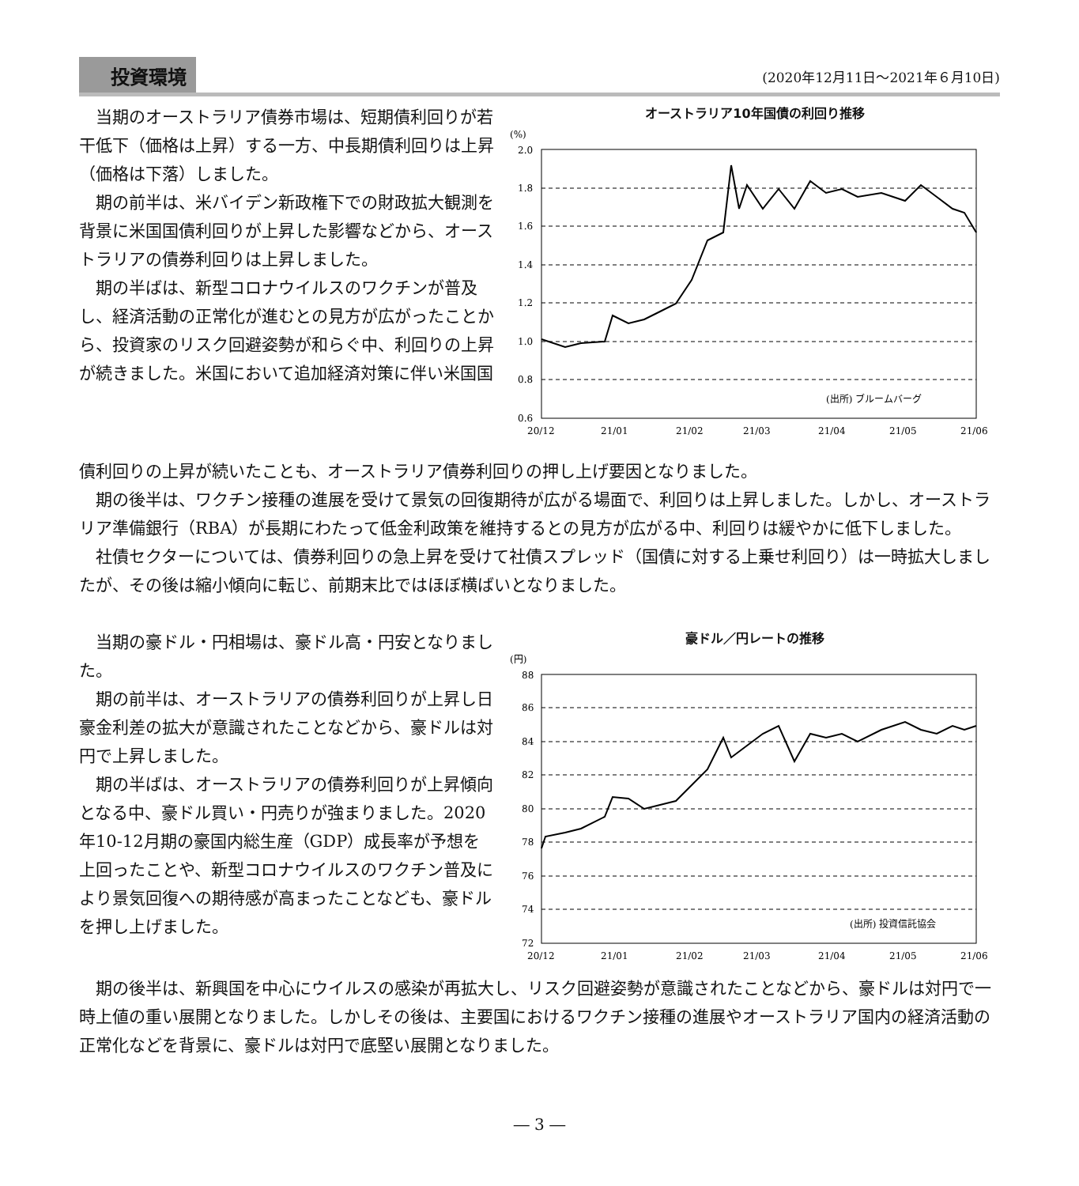投資環境 (2020年12月11日～2021年６月10日)
当期のオーストラリア債券市場は、短期債利回りが若干低下（価格は上昇）する一方、中長期債利回りは上昇（価格は下落）しました。
期の前半は、米バイデン新政権下での財政拡大観測を背景に米国国債利回りが上昇した影響などから、オーストラリアの債券利回りは上昇しました。
期の半ばは、新型コロナウイルスのワクチンが普及し、経済活動の正常化が進むとの見方が広がったことから、投資家のリスク回避姿勢が和らぐ中、利回りの上昇が続きました。米国において追加経済対策に伴い米国国
オーストラリア10年国債の利回り推移
(%)
2.0
1.8
1.6
1.4
1.2
1.0
0.8
0.6
20/12
21/01
21/02
21/03
21/04
21/05
21/06
(出所) ブルームバーグ
債利回りの上昇が続いたことも、オーストラリア債券利回りの押し上げ要因となりました。
期の後半は、ワクチン接種の進展を受けて景気の回復期待が広がる場面で、利回りは上昇しました。しかし、オーストラリア準備銀行（RBA）が長期にわたって低金利政策を維持するとの見方が広がる中、利回りは緩やかに低下しました。
社債セクターについては、債券利回りの急上昇を受けて社債スプレッド（国債に対する上乗せ利回り）は一時拡大しましたが、その後は縮小傾向に転じ、前期末比ではほぼ横ばいとなりました。
当期の豪ドル・円相場は、豪ドル高・円安となりました。
期の前半は、オーストラリアの債券利回りが上昇し日豪金利差の拡大が意識されたことなどから、豪ドルは対円で上昇しました。
期の半ばは、オーストラリアの債券利回りが上昇傾向となる中、豪ドル買い・円売りが強まりました。2020年10-12月期の豪国内総生産（GDP）成長率が予想を上回ったことや、新型コロナウイルスのワクチン普及により景気回復への期待感が高まったことなども、豪ドルを押し上げました。
豪ドル／円レートの推移
(円)
88
86
84
82
80
78
76
74
72
20/12
21/01
21/02
21/03
21/04
21/05
21/06
(出所) 投資信託協会
期の後半は、新興国を中心にウイルスの感染が再拡大し、リスク回避姿勢が意識されたことなどから、豪ドルは対円で一時上値の重い展開となりました。しかしその後は、主要国におけるワクチン接種の進展やオーストラリア国内の経済活動の正常化などを背景に、豪ドルは対円で底堅い展開となりました。
― 3 ―